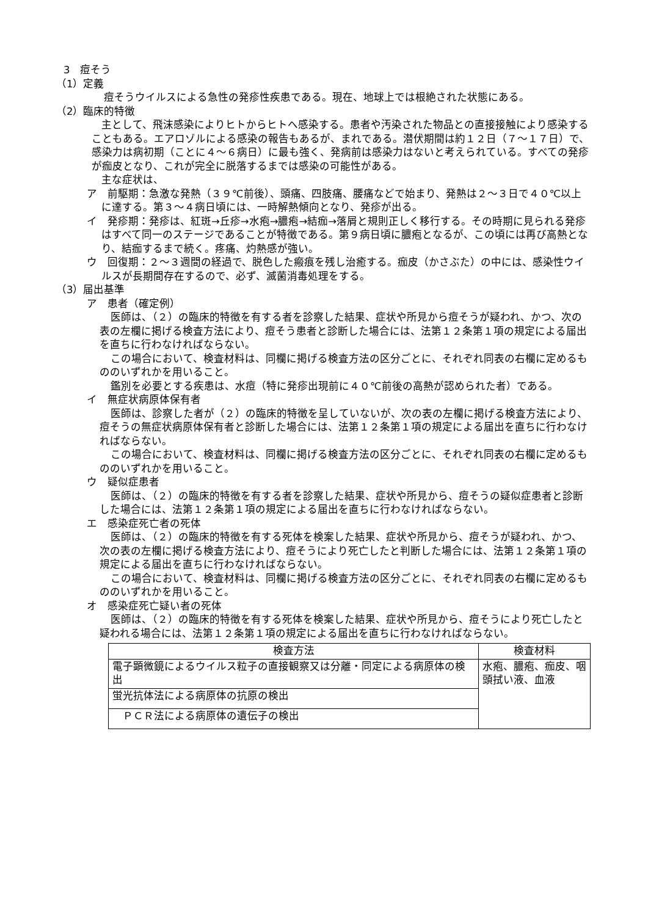3　痘そう
（1）定義
痘そうウイルスによる急性の発疹性疾患である。現在、地球上では根絶された状態にある。
（2）臨床的特徴
主として、飛沫感染によりヒトからヒトへ感染する。患者や汚染された物品との直接接触により感染することもある。エアロゾルによる感染の報告もあるが、まれである。潜伏期間は約１２日（７～１７日）で、感染力は病初期（ことに４～６病日）に最も強く、発病前は感染力はないと考えられている。すべての発疹が痂皮となり、これが完全に脱落するまでは感染の可能性がある。
主な症状は、
ア　前駆期：急激な発熱（３９℃前後）、頭痛、四肢痛、腰痛などで始まり、発熱は２～３日で４０℃以上に達する。第３～４病日頃には、一時解熱傾向となり、発疹が出る。
イ　発疹期：発疹は、紅斑→丘疹→水疱→膿疱→結痂→落屑と規則正しく移行する。その時期に見られる発疹はすべて同一のステージであることが特徴である。第９病日頃に膿疱となるが、この頃には再び高熱となり、結痂するまで続く。疼痛、灼熱感が強い。
ウ　回復期：２～３週間の経過で、脱色した瘢痕を残し治癒する。痂皮（かさぶた）の中には、感染性ウイルスが長期間存在するので、必ず、滅菌消毒処理をする。
（3）届出基準
ア　患者（確定例）
医師は、（２）の臨床的特徴を有する者を診察した結果、症状や所見から痘そうが疑われ、かつ、次の表の左欄に掲げる検査方法により、痘そう患者と診断した場合には、法第１２条第１項の規定による届出を直ちに行わなければならない。
この場合において、検査材料は、同欄に掲げる検査方法の区分ごとに、それぞれ同表の右欄に定めるもののいずれかを用いること。
鑑別を必要とする疾患は、水痘（特に発疹出現前に４０℃前後の高熱が認められた者）である。
イ　無症状病原体保有者
医師は、診察した者が（２）の臨床的特徴を呈していないが、次の表の左欄に掲げる検査方法により、痘そうの無症状病原体保有者と診断した場合には、法第１２条第１項の規定による届出を直ちに行わなければならない。
この場合において、検査材料は、同欄に掲げる検査方法の区分ごとに、それぞれ同表の右欄に定めるもののいずれかを用いること。
ウ　疑似症患者
医師は、（２）の臨床的特徴を有する者を診察した結果、症状や所見から、痘そうの疑似症患者と診断した場合には、法第１２条第１項の規定による届出を直ちに行わなければならない。
エ　感染症死亡者の死体
医師は、（２）の臨床的特徴を有する死体を検案した結果、症状や所見から、痘そうが疑われ、かつ、次の表の左欄に掲げる検査方法により、痘そうにより死亡したと判断した場合には、法第１２条第１項の規定による届出を直ちに行わなければならない。
この場合において、検査材料は、同欄に掲げる検査方法の区分ごとに、それぞれ同表の右欄に定めるもののいずれかを用いること。
オ　感染症死亡疑い者の死体
医師は、（２）の臨床的特徴を有する死体を検案した結果、症状や所見から、痘そうにより死亡したと疑われる場合には、法第１２条第１項の規定による届出を直ちに行わなければならない。
| 検査方法 | 検査材料 |
| --- | --- |
| 電子顕微鏡によるウイルス粒子の直接観察又は分離・同定による病原体の検出 | 水疱、膿疱、痂皮、咽頭拭い液、血液 |
| 蛍光抗体法による病原体の抗原の検出 | |
| ＰＣＲ法による病原体の遺伝子の検出 | |